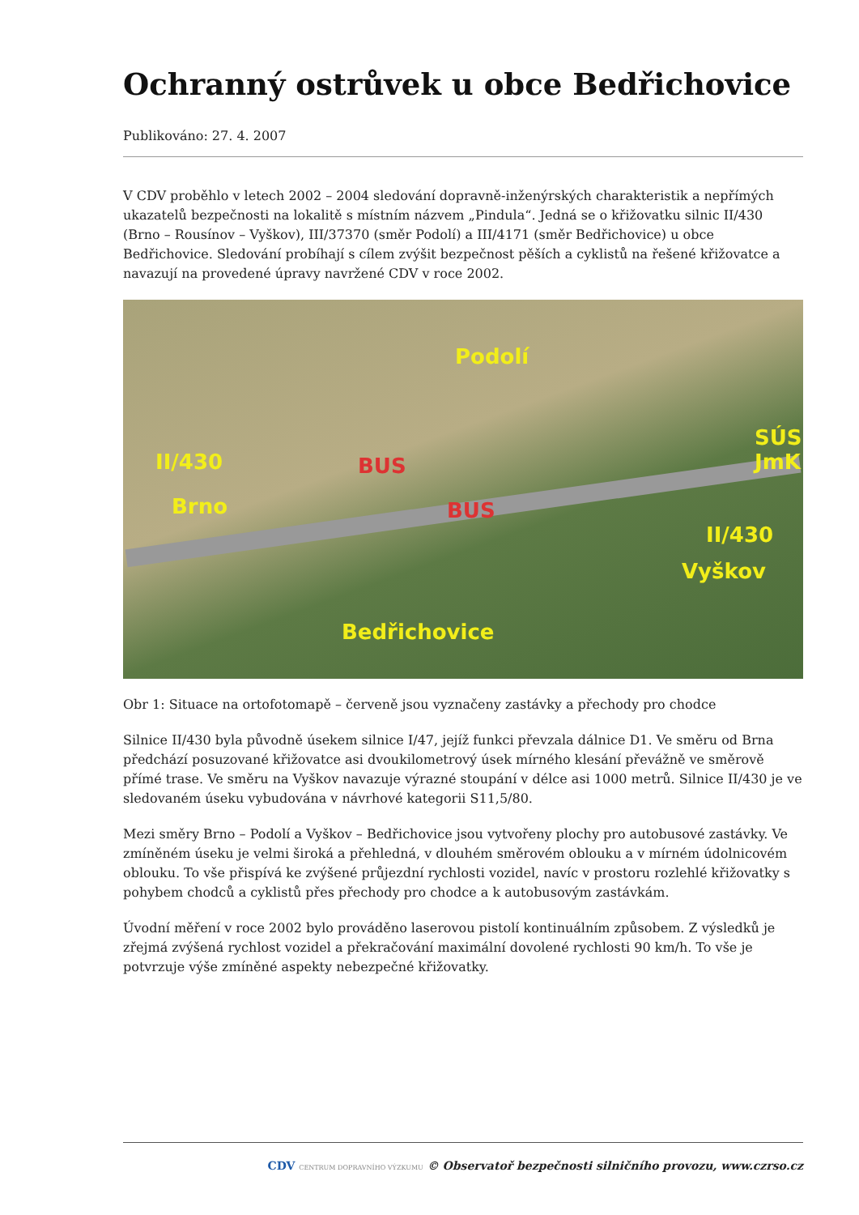Ochranný ostrůvek u obce Bedřichovice
Publikováno: 27. 4. 2007
V CDV proběhlo v letech 2002 – 2004 sledování dopravně-inženýrských charakteristik a nepřímých ukazatelů bezpečnosti na lokalitě s místním názvem „Pindula“. Jedná se o křižovatku silnic II/430 (Brno – Rousínov – Vyškov), III/37370 (směr Podolí) a III/4171 (směr Bedřichovice) u obce Bedřichovice. Sledování probíhají s cílem zvýšit bezpečnost pěších a cyklistů na řešené křižovatce a navazují na provedené úpravy navržené CDV v roce 2002.
Podolí
II/430
Brno
SÚS JmK
BUS
BUS
II/430
Vyškov
Bedřichovice
Obr 1: Situace na ortofotomapě – červeně jsou vyznačeny zastávky a přechody pro chodce
Silnice II/430 byla původně úsekem silnice I/47, jejíž funkci převzala dálnice D1. Ve směru od Brna předchází posuzované křižovatce asi dvoukilometrový úsek mírného klesání převážně ve směrově přímé trase. Ve směru na Vyškov navazuje výrazné stoupání v délce asi 1000 metrů. Silnice II/430 je ve sledovaném úseku vybudována v návrhové kategorii S11,5/80.
Mezi směry Brno – Podolí a Vyškov – Bedřichovice jsou vytvořeny plochy pro autobusové zastávky. Ve zmíněném úseku je velmi široká a přehledná, v dlouhém směrovém oblouku a v mírném údolnicovém oblouku. To vše přispívá ke zvýšené průjezdní rychlosti vozidel, navíc v prostoru rozlehlé křižovatky s pohybem chodců a cyklistů přes přechody pro chodce a k autobusovým zastávkám.
Úvodní měření v roce 2002 bylo prováděno laserovou pistolí kontinuálním způsobem. Z výsledků je zřejmá zvýšená rychlost vozidel a překračování maximální dovolené rychlosti 90 km/h. To vše je potvrzuje výše zmíněné aspekty nebezpečné křižovatky.
CDV CENTRUM DOPRAVNÍHO VÝZKUMU © Observatoř bezpečnosti silničního provozu, www.czrso.cz